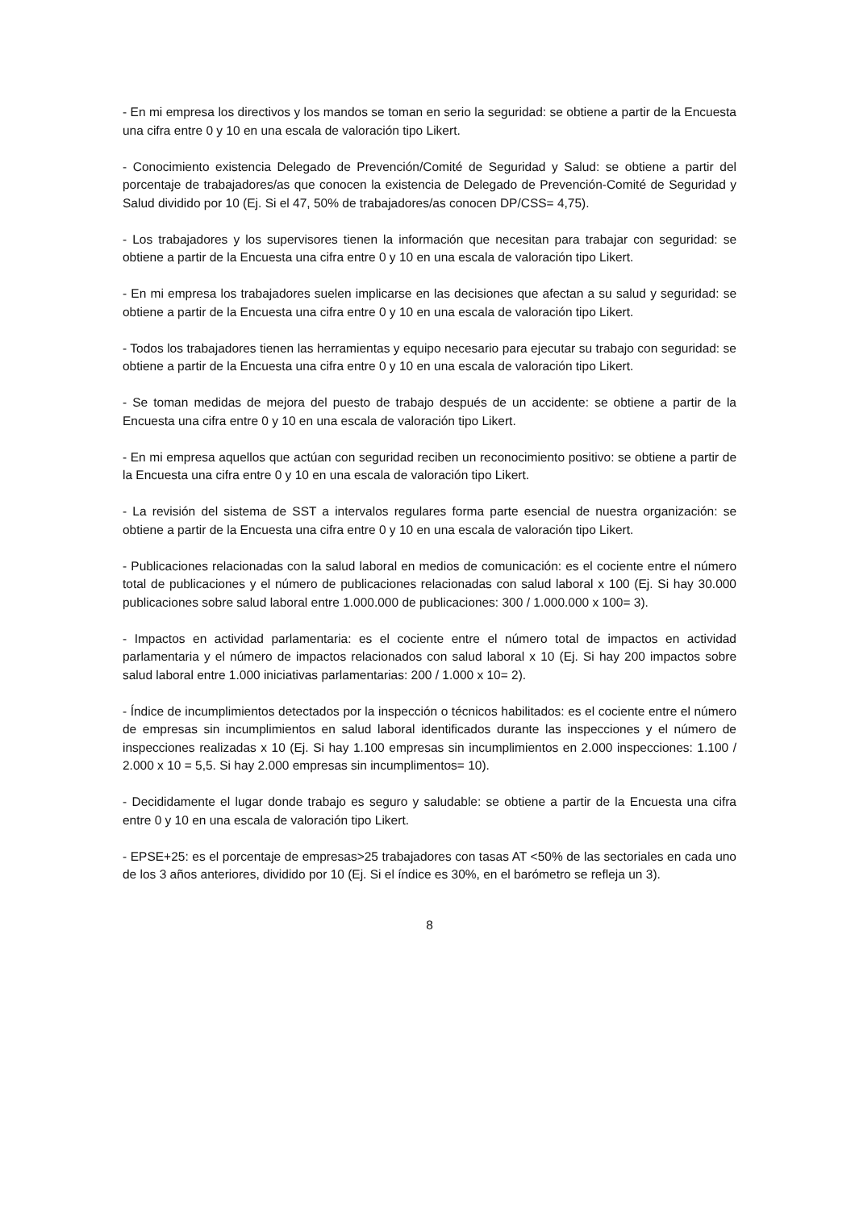- En mi empresa los directivos y los mandos se toman en serio la seguridad: se obtiene a partir de la Encuesta una cifra entre 0 y 10 en una escala de valoración tipo Likert.
- Conocimiento existencia Delegado de Prevención/Comité de Seguridad y Salud: se obtiene a partir del porcentaje de trabajadores/as que conocen la existencia de Delegado de Prevención-Comité de Seguridad y Salud dividido por 10 (Ej. Si el 47, 50% de trabajadores/as conocen DP/CSS= 4,75).
- Los trabajadores y los supervisores tienen la información que necesitan para trabajar con seguridad: se obtiene a partir de la Encuesta una cifra entre 0 y 10 en una escala de valoración tipo Likert.
- En mi empresa los trabajadores suelen implicarse en las decisiones que afectan a su salud y seguridad: se obtiene a partir de la Encuesta una cifra entre 0 y 10 en una escala de valoración tipo Likert.
- Todos los trabajadores tienen las herramientas y equipo necesario para ejecutar su trabajo con seguridad: se obtiene a partir de la Encuesta una cifra entre 0 y 10 en una escala de valoración tipo Likert.
- Se toman medidas de mejora del puesto de trabajo después de un accidente: se obtiene a partir de la Encuesta una cifra entre 0 y 10 en una escala de valoración tipo Likert.
- En mi empresa aquellos que actúan con seguridad reciben un reconocimiento positivo: se obtiene a partir de la Encuesta una cifra entre 0 y 10 en una escala de valoración tipo Likert.
- La revisión del sistema de SST a intervalos regulares forma parte esencial de nuestra organización: se obtiene a partir de la Encuesta una cifra entre 0 y 10 en una escala de valoración tipo Likert.
- Publicaciones relacionadas con la salud laboral en medios de comunicación: es el cociente entre el número total de publicaciones y el número de publicaciones relacionadas con salud laboral x 100 (Ej. Si hay 30.000 publicaciones sobre salud laboral entre 1.000.000 de publicaciones: 300 / 1.000.000 x 100= 3).
- Impactos en actividad parlamentaria: es el cociente entre el número total de impactos en actividad parlamentaria y el número de impactos relacionados con salud laboral x 10 (Ej. Si hay 200 impactos sobre salud laboral entre 1.000 iniciativas parlamentarias: 200 / 1.000 x 10= 2).
- Índice de incumplimientos detectados por la inspección o técnicos habilitados: es el cociente entre el número de empresas sin incumplimientos en salud laboral identificados durante las inspecciones y el número de inspecciones realizadas x 10 (Ej. Si hay 1.100 empresas sin incumplimientos en 2.000 inspecciones: 1.100 / 2.000 x 10 = 5,5. Si hay 2.000 empresas sin incumplimentos= 10).
- Decididamente el lugar donde trabajo es seguro y saludable: se obtiene a partir de la Encuesta una cifra entre 0 y 10 en una escala de valoración tipo Likert.
- EPSE+25: es el porcentaje de empresas>25 trabajadores con tasas AT <50% de las sectoriales en cada uno de los 3 años anteriores, dividido por 10 (Ej. Si el índice es 30%, en el barómetro se refleja un 3).
8